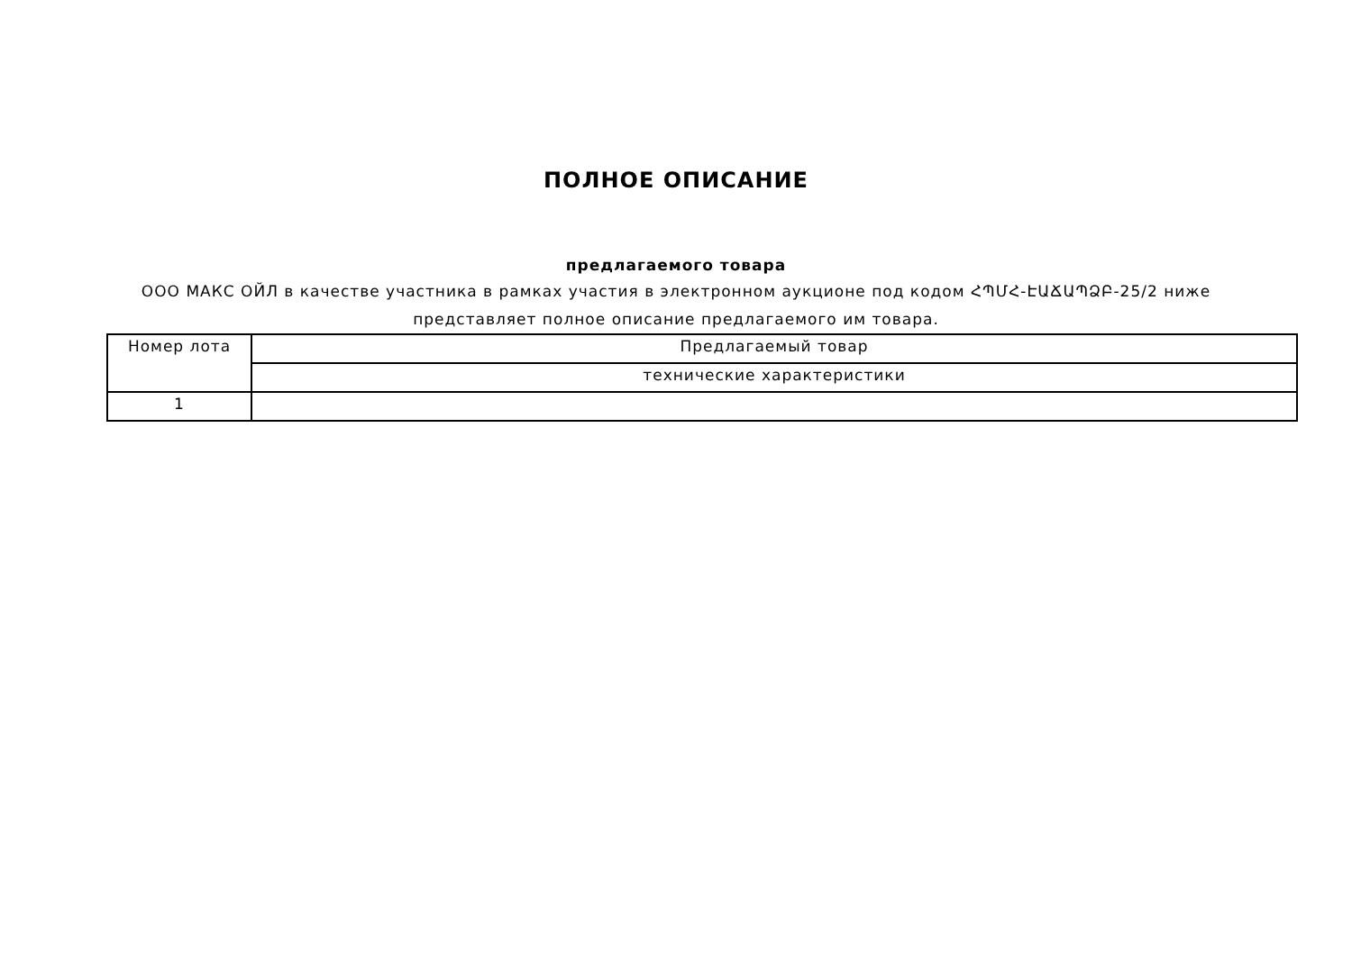ПОЛНОЕ ОПИСАНИЕ
предлагаемого товара
ООО МАКС ОЙЛ в качестве участника в рамках участия в электронном аукционе под кодом ՀՊՄՀ-ԷԱՃԱՊՁԲ-25/2 ниже представляет полное описание предлагаемого им товара.
| Номер лота | Предлагаемый товар |
| --- | --- |
| | технические характеристики |
| 1 | |